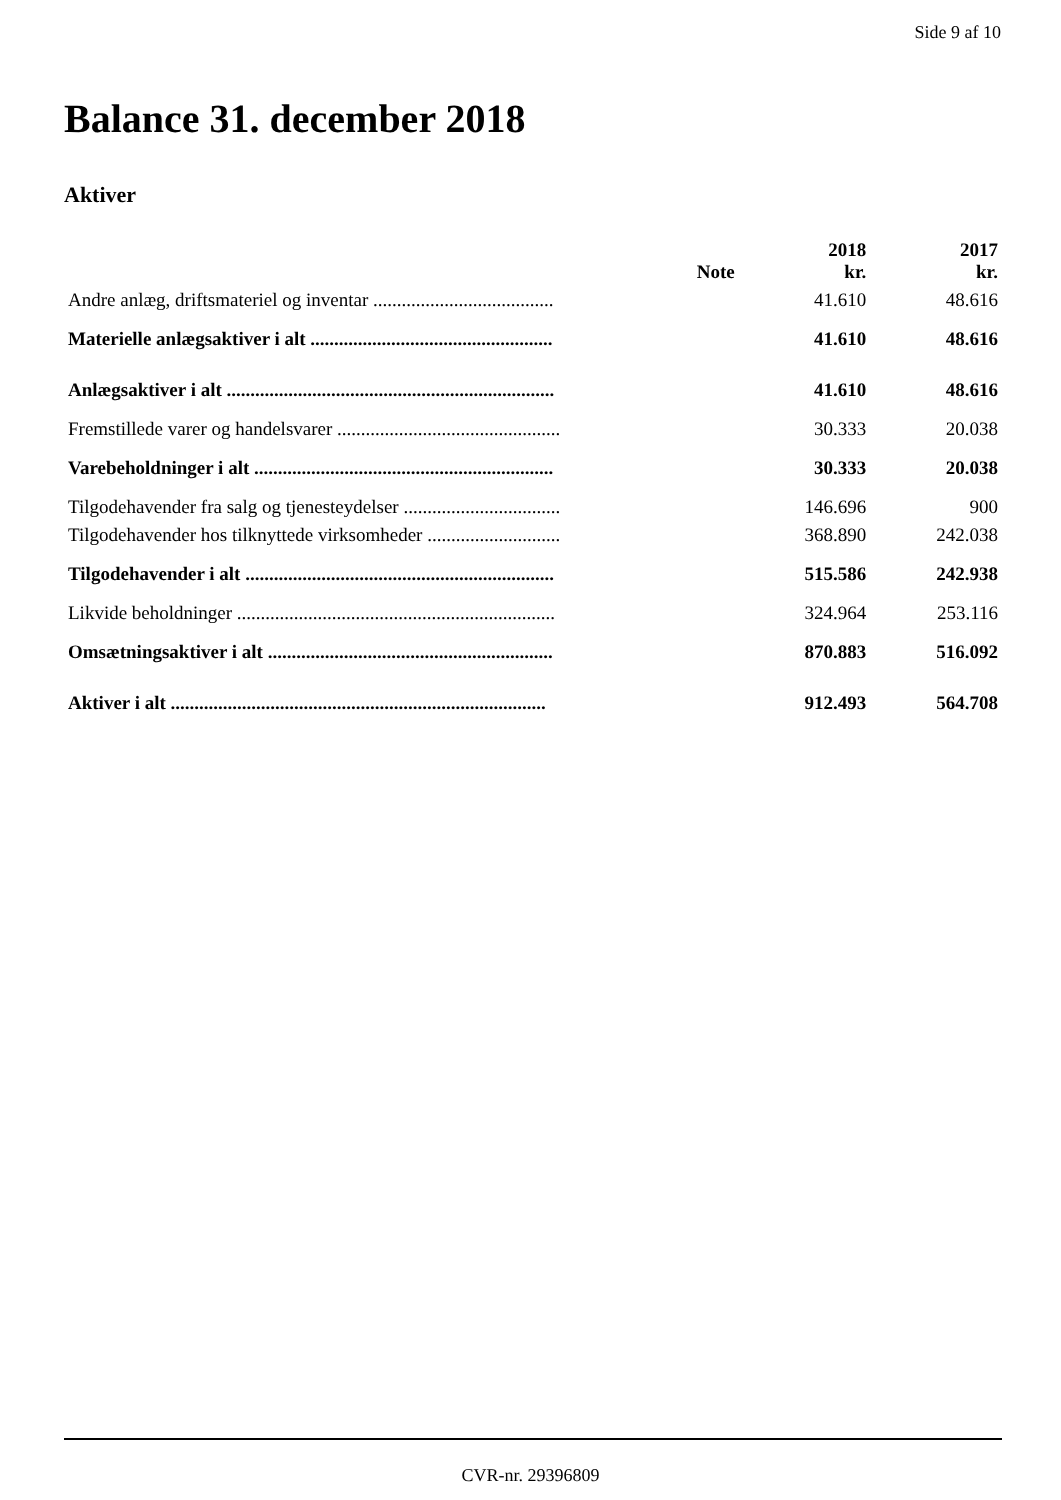Side 9 af 10
Balance 31. december 2018
Aktiver
| | Note | 2018 kr. | 2017 kr. |
| --- | --- | --- | --- |
| Andre anlæg, driftsmateriel og inventar ...................................... | | 41.610 | 48.616 |
| Materielle anlægsaktiver i alt ................................................... | | 41.610 | 48.616 |
| Anlægsaktiver i alt ..................................................................... | | 41.610 | 48.616 |
| Fremstillede varer og handelsvarer ............................................... | | 30.333 | 20.038 |
| Varebeholdninger i alt ............................................................... | | 30.333 | 20.038 |
| Tilgodehavender fra salg og tjenesteydelser ................................. | | 146.696 | 900 |
| Tilgodehavender hos tilknyttede virksomheder ............................ | | 368.890 | 242.038 |
| Tilgodehavender i alt ................................................................. | | 515.586 | 242.938 |
| Likvide beholdninger ................................................................... | | 324.964 | 253.116 |
| Omsætningsaktiver i alt ............................................................ | | 870.883 | 516.092 |
| Aktiver i alt ............................................................................... | | 912.493 | 564.708 |
CVR-nr. 29396809